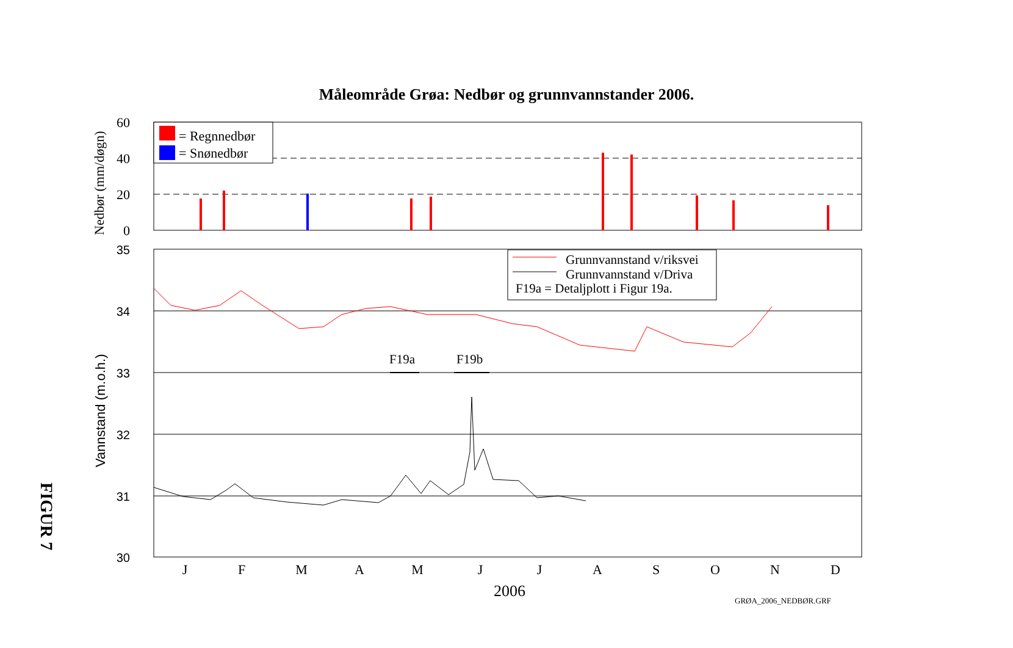Måleområde Grøa: Nedbør og grunnvannstander 2006.
FIGUR 7
60
40
20
0
Nedbør (mm/døgn)
= Regnnedbør
= Snønedbør
35
34
33
32
31
30
Vannstand (m.o.h.)
Grunnvannstand v/riksvei
Grunnvannstand v/Driva
F19a = Detaljplott i Figur 19a.
F19a
F19b
J
F
M
A
M
J
J
A
S
O
N
D
2006
GRØA_2006_NEDBØR.GRF